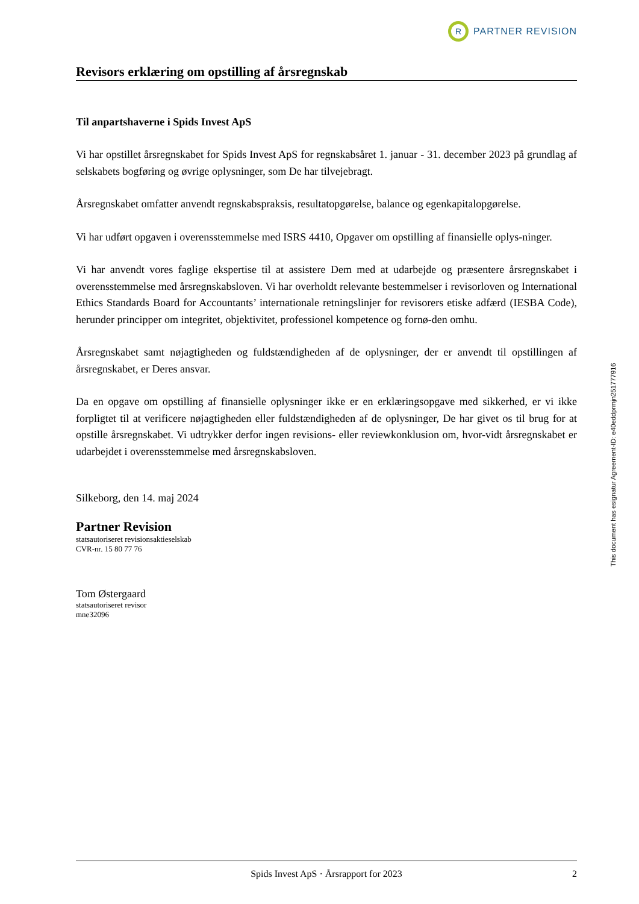R
PARTNER REVISION
Revisors erklæring om opstilling af årsregnskab
Til anpartshaverne i Spids Invest ApS
Vi har opstillet årsregnskabet for Spids Invest ApS for regnskabsåret 1. januar - 31. december 2023 på grundlag af selskabets bogføring og øvrige oplysninger, som De har tilvejebragt.
Årsregnskabet omfatter anvendt regnskabspraksis, resultatopgørelse, balance og egenkapitalopgørelse.
Vi har udført opgaven i overensstemmelse med ISRS 4410, Opgaver om opstilling af finansielle oplys-ninger.
Vi har anvendt vores faglige ekspertise til at assistere Dem med at udarbejde og præsentere årsregnskabet i overensstemmelse med årsregnskabsloven. Vi har overholdt relevante bestemmelser i revisorloven og International Ethics Standards Board for Accountants’ internationale retningslinjer for revisorers etiske adfærd (IESBA Code), herunder principper om integritet, objektivitet, professionel kompetence og fornø-den omhu.
Årsregnskabet samt nøjagtigheden og fuldstændigheden af de oplysninger, der er anvendt til opstillingen af årsregnskabet, er Deres ansvar.
Da en opgave om opstilling af finansielle oplysninger ikke er en erklæringsopgave med sikkerhed, er vi ikke forpligtet til at verificere nøjagtigheden eller fuldstændigheden af de oplysninger, De har givet os til brug for at opstille årsregnskabet. Vi udtrykker derfor ingen revisions- eller reviewkonklusion om, hvor-vidt årsregnskabet er udarbejdet i overensstemmelse med årsregnskabsloven.
Silkeborg, den 14. maj 2024
Partner Revision
statsautoriseret revisionsaktieselskab
CVR-nr. 15 80 77 76
Tom Østergaard
statsautoriseret revisor
mne32096
Spids Invest ApS · Årsrapport for 2023 2
This document has esignatur Agreement-ID: e40eddprmjn251777916